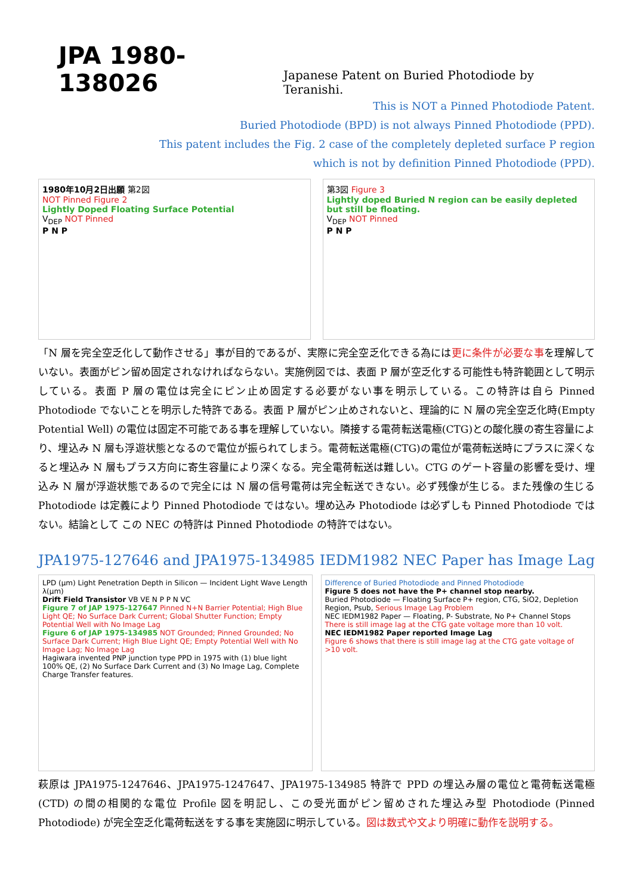JPA 1980-138026
Japanese Patent on Buried Photodiode by Teranishi.
This is NOT a Pinned Photodiode Patent.
Buried Photodiode (BPD) is not always Pinned Photodiode (PPD).
This patent includes the Fig. 2 case of the completely depleted surface P region
which is not by definition Pinned Photodiode (PPD).
1980年10月2日出願 第2図
NOT Pinned Figure 2
Lightly Doped Floating Surface Potential
V<sub>DEP</sub> NOT Pinned
P N P
第3図 Figure 3
Lightly doped Buried N region can be easily depleted but still be floating.
V<sub>DEP</sub> NOT Pinned
P N P
「N 層を完全空乏化して動作させる」事が目的であるが、実際に完全空乏化できる為には更に条件が必要な事を理解していない。表面がピン留め固定されなければならない。実施例図では、表面 P 層が空乏化する可能性も特許範囲として明示している。表面 P 層の電位は完全にピン止め固定する必要がない事を明示している。この特許は自ら Pinned Photodiode でないことを明示した特許である。表面 P 層がピン止めされないと、理論的に N 層の完全空乏化時(Empty Potential Well) の電位は固定不可能である事を理解していない。隣接する電荷転送電極(CTG)との酸化膜の寄生容量により、埋込み N 層も浮遊状態となるので電位が振られてしまう。電荷転送電極(CTG)の電位が電荷転送時にプラスに深くなると埋込み N 層もプラス方向に寄生容量により深くなる。完全電荷転送は難しい。CTG のゲート容量の影響を受け、埋込み N 層が浮遊状態であるので完全には N 層の信号電荷は完全転送できない。必ず残像が生じる。また残像の生じる Photodiode は定義により Pinned Photodiode ではない。埋め込み Photodiode は必ずしも Pinned Photodiode ではない。結論として この NEC の特許は Pinned Photodiode の特許ではない。
JPA1975-127646 and JPA1975-134985
IEDM1982 NEC Paper has Image Lag
LPD (μm) Light Penetration Depth in Silicon — Incident Light Wave Length λ(μm)
Drift Field Transistor VB VE N P P N VC
Figure 7 of JAP 1975-127647 Pinned N+N Barrier Potential; High Blue Light QE; No Surface Dark Current; Global Shutter Function; Empty Potential Well with No Image Lag
Figure 6 of JAP 1975-134985 NOT Grounded; Pinned Grounded; No Surface Dark Current; High Blue Light QE; Empty Potential Well with No Image Lag; No Image Lag
Hagiwara invented PNP junction type PPD in 1975 with (1) blue light 100% QE, (2) No Surface Dark Current and (3) No Image Lag, Complete Charge Transfer features.
Difference of Buried Photodiode and Pinned Photodiode
Figure 5 does not have the P+ channel stop nearby.
Buried Photodiode — Floating Surface P+ region, CTG, SiO2, Depletion Region, Psub, Serious Image Lag Problem
NEC IEDM1982 Paper — Floating, P- Substrate, No P+ Channel Stops
There is still image lag at the CTG gate voltage more than 10 volt.
NEC IEDM1982 Paper reported Image Lag
Figure 6 shows that there is still image lag at the CTG gate voltage of >10 volt.
萩原は JPA1975-1247646、JPA1975-1247647、JPA1975-134985 特許で PPD の埋込み層の電位と電荷転送電極 (CTD) の間の相関的な電位 Profile 図を明記し、この受光面がピン留めされた埋込み型 Photodiode (Pinned Photodiode) が完全空乏化電荷転送をする事を実施図に明示している。図は数式や文より明確に動作を説明する。